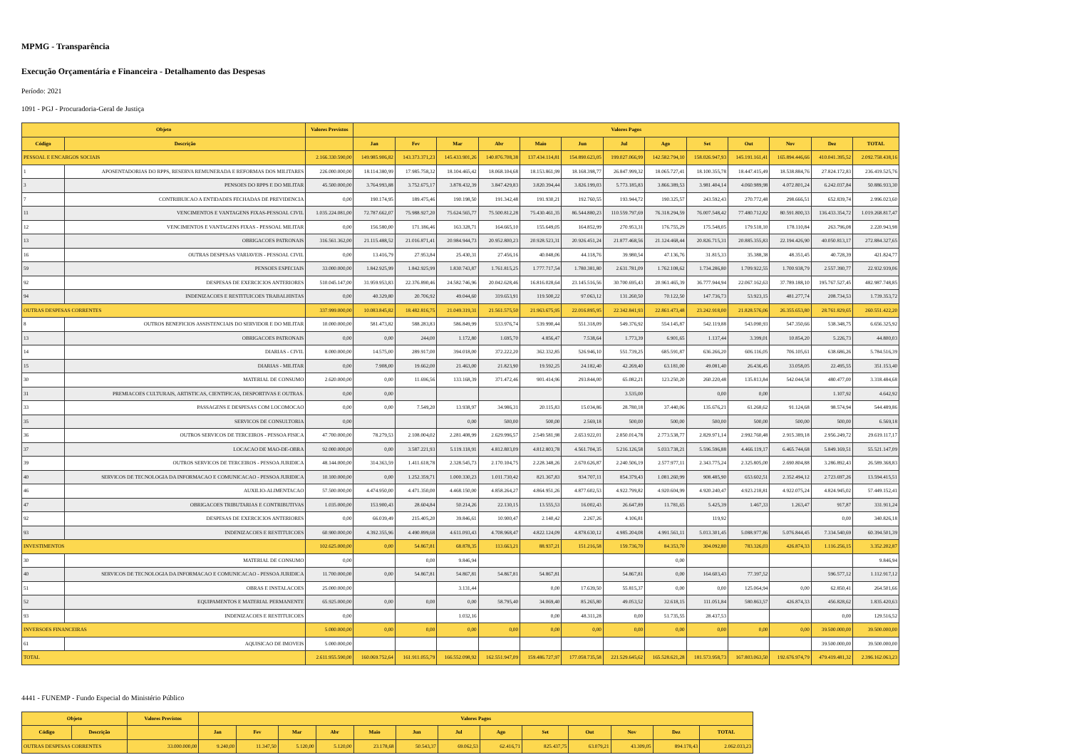MPMG - Transparência
Execução Orçamentária e Financeira - Detalhamento das Despesas
Período: 2021
1091 - PGJ - Procuradoria-Geral de Justiça
| Objeto | | Valores Previstos | Valores Pagos | | | | | | | | | | | | |
| --- | --- | --- | --- | --- | --- | --- | --- | --- | --- | --- | --- | --- | --- | --- | --- |
| Código | Descrição | | Jan | Fev | Mar | Abr | Maio | Jun | Jul | Ago | Set | Out | Nov | Dez | TOTAL |
| PESSOAL E ENCARGOS SOCIAIS | | 2.166.330.590,00 | 149.985.906,82 | 143.373.371,23 | 145.433.901,26 | 140.876.708,38 | 137.434.114,81 | 154.890.623,05 | 199.027.066,99 | 142.582.794,10 | 158.026.947,93 | 145.191.161,41 | 165.894.446,66 | 410.041.395,52 | 2.092.758.438,16 |
| 1 | APOSENTADORIAS DO RPPS, RESERVA REMUNERADA E REFORMAS DOS MILITARES | 226.000.000,00 | 18.114.380,99 | 17.985.758,32 | 18.104.465,42 | 18.068.104,68 | 18.153.861,99 | 18.168.398,77 | 26.847.999,32 | 18.065.727,41 | 18.100.355,78 | 18.447.415,49 | 18.538.884,76 | 27.824.172,83 | 236.419.525,76 |
| 3 | PENSOES DO RPPS E DO MILITAR | 45.500.000,00 | 3.764.993,88 | 3.752.675,17 | 3.878.432,39 | 3.847.429,83 | 3.820.394,44 | 3.826.199,03 | 5.773.185,83 | 3.866.389,53 | 3.981.404,14 | 4.060.989,98 | 4.072.801,24 | 6.242.037,84 | 50.886.933,30 |
| 7 | CONTRIBUICAO A ENTIDADES FECHADAS DE PREVIDENCIA | 0,00 | 190.174,95 | 189.475,46 | 190.198,50 | 191.342,48 | 191.930,21 | 192.760,55 | 193.944,72 | 190.325,57 | 243.592,43 | 270.772,48 | 298.666,51 | 652.839,74 | 2.996.023,60 |
| 11 | VENCIMENTOS E VANTAGENS FIXAS-PESSOAL CIVIL | 1.035.224.081,00 | 72.787.662,07 | 75.988.927,20 | 75.624.565,77 | 75.500.812,28 | 75.430.461,35 | 86.544.880,23 | 110.559.797,69 | 76.318.294,59 | 76.007.548,42 | 77.480.712,82 | 80.591.800,33 | 136.433.354,72 | 1.019.268.817,47 |
| 12 | VENCIMENTOS E VANTAGENS FIXAS - PESSOAL MILITAR | 0,00 | 156.580,00 | 171.186,46 | 163.328,71 | 164.665,10 | 155.649,05 | 164.852,99 | 270.953,31 | 176.755,29 | 175.548,05 | 179.518,10 | 178.110,84 | 263.796,08 | 2.220.943,98 |
| 13 | OBRIGACOES PATRONAIS | 316.561.362,00 | 21.115.488,52 | 21.016.871,41 | 20.984.944,73 | 20.952.800,23 | 20.928.523,31 | 20.926.451,24 | 21.877.468,56 | 21.124.468,44 | 20.826.715,31 | 20.885.355,83 | 22.194.426,90 | 40.050.813,17 | 272.884.327,65 |
| 16 | OUTRAS DESPESAS VARIAVEIS - PESSOAL CIVIL | 0,00 | 13.416,79 | 27.953,84 | 25.430,31 | 27.456,16 | 40.048,06 | 44.118,76 | 39.980,54 | 47.136,76 | 31.815,33 | 35.388,38 | 48.351,45 | 40.728,39 | 421.824,77 |
| 59 | PENSOES ESPECIAIS | 33.000.000,00 | 1.842.925,99 | 1.842.925,99 | 1.830.743,87 | 1.761.815,25 | 1.777.717,54 | 1.780.381,80 | 2.631.781,09 | 1.762.108,62 | 1.734.286,80 | 1.709.922,55 | 1.700.938,79 | 2.557.390,77 | 22.932.939,06 |
| 92 | DESPESAS DE EXERCICIOS ANTERIORES | 510.045.147,00 | 31.959.953,83 | 22.376.890,46 | 24.582.746,96 | 20.042.628,46 | 16.816.028,64 | 23.145.516,56 | 30.700.695,43 | 20.961.465,39 | 36.777.944,94 | 22.067.162,63 | 37.789.188,10 | 195.767.527,45 | 482.987.748,85 |
| 94 | INDENIZACOES E RESTITUICOES TRABALHISTAS | 0,00 | 40.329,80 | 20.706,92 | 49.044,60 | 319.653,91 | 119.500,22 | 97.063,12 | 131.260,50 | 70.122,50 | 147.736,73 | 53.923,15 | 481.277,74 | 208.734,53 | 1.739.353,72 |
| OUTRAS DESPESAS CORRENTES | | 337.999.000,00 | 10.083.845,82 | 18.482.816,75 | 21.049.319,31 | 21.561.575,50 | 21.963.675,95 | 22.016.895,95 | 22.342.841,93 | 22.861.473,48 | 23.242.918,00 | 21.828.576,06 | 26.355.653,80 | 28.761.829,65 | 260.551.422,20 |
| 8 | OUTROS BENEFICIOS ASSISTENCIAIS DO SERVIDOR E DO MILITAR | 10.000.000,00 | 581.473,82 | 588.283,83 | 586.849,99 | 533.976,74 | 539.990,44 | 551.318,09 | 549.376,92 | 554.145,87 | 542.119,88 | 543.090,93 | 547.350,66 | 538.348,75 | 6.656.325,92 |
| 13 | OBRIGACOES PATRONAIS | 0,00 | 0,00 | 244,00 | 1.172,80 | 1.695,70 | 4.856,47 | 7.538,64 | 1.773,39 | 6.901,65 | 1.137,44 | 3.399,01 | 10.854,20 | 5.226,73 | 44.800,03 |
| 14 | DIARIAS - CIVIL | 8.000.000,00 | 14.575,00 | 289.917,00 | 394.018,00 | 372.222,20 | 362.332,85 | 526.946,10 | 551.739,25 | 685.591,87 | 636.266,20 | 606.116,05 | 706.105,61 | 638.686,26 | 5.784.516,39 |
| 15 | DIARIAS - MILITAR | 0,00 | 7.908,00 | 19.662,00 | 21.463,00 | 21.823,90 | 19.592,25 | 24.182,40 | 42.269,40 | 63.181,00 | 49.081,40 | 26.436,45 | 33.058,05 | 22.495,55 | 351.153,40 |
| 30 | MATERIAL DE CONSUMO | 2.620.000,00 | 0,00 | 11.696,56 | 133.168,39 | 371.472,46 | 901.414,96 | 293.844,00 | 65.082,21 | 123.250,20 | 260.220,48 | 135.813,84 | 542.044,58 | 480.477,00 | 3.318.484,68 |
| 31 | PREMIACOES CULTURAIS, ARTISTICAS, CIENTIFICAS, DESPORTIVAS E OUTRAS. | 0,00 | 0,00 | | | | | | 3.535,00 | | 0,00 | 0,00 | | 1.107,92 | 4.642,92 |
| 33 | PASSAGENS E DESPESAS COM LOCOMOCAO | 0,00 | 0,00 | 7.549,20 | 13.938,97 | 34.986,31 | 20.115,83 | 15.034,86 | 28.780,18 | 37.440,06 | 135.676,21 | 61.268,62 | 91.124,68 | 98.574,94 | 544.489,86 |
| 35 | SERVICOS DE CONSULTORIA | 0,00 | | | 0,00 | 500,00 | 500,00 | 2.569,18 | 500,00 | 500,00 | 500,00 | 500,00 | 500,00 | 500,00 | 6.569,18 |
| 36 | OUTROS SERVICOS DE TERCEIROS - PESSOA FISICA | 47.700.000,00 | 78.279,53 | 2.108.004,02 | 2.281.408,99 | 2.629.996,57 | 2.549.581,98 | 2.653.922,01 | 2.850.014,78 | 2.773.538,77 | 2.829.971,14 | 2.992.760,48 | 2.915.389,18 | 2.956.249,72 | 29.619.117,17 |
| 37 | LOCACAO DE MAO-DE-OBRA | 92.000.000,00 | 0,00 | 3.587.221,93 | 5.119.118,91 | 4.812.803,09 | 4.812.803,78 | 4.561.704,35 | 5.216.126,58 | 5.033.738,21 | 5.596.596,88 | 4.466.119,17 | 6.465.744,68 | 5.849.169,51 | 55.521.147,09 |
| 39 | OUTROS SERVICOS DE TERCEIROS - PESSOA JURIDICA | 48.144.000,00 | 314.363,59 | 1.411.618,78 | 2.328.545,73 | 2.170.104,75 | 2.228.348,26 | 2.670.626,87 | 2.240.506,19 | 2.577.977,11 | 2.343.775,24 | 2.325.805,00 | 2.690.804,88 | 3.286.892,43 | 26.589.368,83 |
| 40 | SERVICOS DE TECNOLOGIA DA INFORMACAO E COMUNICACAO - PESSOA JURIDICA | 10.100.000,00 | 0,00 | 1.252.359,71 | 1.000.330,23 | 1.011.730,42 | 821.367,83 | 934.707,11 | 854.379,43 | 1.081.260,99 | 908.485,90 | 653.602,51 | 2.352.494,12 | 2.723.697,26 | 13.594.415,51 |
| 46 | AUXILIO-ALIMENTACAO | 57.500.000,00 | 4.474.950,00 | 4.471.350,00 | 4.468.150,00 | 4.858.264,27 | 4.864.951,26 | 4.877.602,53 | 4.922.799,82 | 4.920.604,99 | 4.920.240,47 | 4.923.218,81 | 4.922.075,24 | 4.824.945,02 | 57.449.152,41 |
| 47 | OBRIGACOES TRIBUTARIAS E CONTRIBUTIVAS | 1.035.000,00 | 153.900,43 | 28.604,84 | 50.214,26 | 22.130,15 | 13.555,53 | 16.002,43 | 26.647,89 | 11.781,65 | 5.425,39 | 1.467,33 | 1.263,47 | 917,87 | 331.911,24 |
| 92 | DESPESAS DE EXERCICIOS ANTERIORES | 0,00 | 66.039,49 | 215.405,20 | 39.846,61 | 10.900,47 | 2.140,42 | 2.267,26 | 4.106,81 | | 119,92 | | | 0,00 | 340.826,18 |
| 93 | INDENIZACOES E RESTITUICOES | 60.900.000,00 | 4.392.355,96 | 4.490.899,68 | 4.611.093,43 | 4.708.968,47 | 4.822.124,09 | 4.878.630,12 | 4.985.204,08 | 4.991.561,11 | 5.013.301,45 | 5.088.977,86 | 5.076.844,45 | 7.334.540,69 | 60.394.501,39 |
| INVESTIMENTOS | | 102.625.000,00 | 0,00 | 54.867,81 | 68.878,35 | 113.663,21 | 88.937,21 | 151.216,58 | 159.736,70 | 84.353,70 | 304.092,80 | 783.326,03 | 426.874,33 | 1.116.256,15 | 3.352.202,87 |
| 30 | MATERIAL DE CONSUMO | 0,00 | | 0,00 | 9.846,94 | | | | | 0,00 | | | | | 9.846,94 |
| 40 | SERVICOS DE TECNOLOGIA DA INFORMACAO E COMUNICACAO - PESSOA JURIDICA | 11.700.000,00 | 0,00 | 54.867,81 | 54.867,81 | 54.867,81 | 54.867,81 | | 54.867,81 | 0,00 | 164.603,43 | 77.397,52 | | 596.577,12 | 1.112.917,12 |
| 51 | OBRAS E INSTALACOES | 25.000.000,00 | | | 3.131,44 | | 0,00 | 17.639,50 | 55.815,37 | 0,00 | 0,00 | 125.064,94 | 0,00 | 62.850,41 | 264.501,66 |
| 52 | EQUIPAMENTOS E MATERIAL PERMANENTE | 65.925.000,00 | 0,00 | 0,00 | 0,00 | 58.795,40 | 34.069,40 | 85.265,80 | 49.053,52 | 32.618,15 | 111.051,84 | 580.863,57 | 426.874,33 | 456.828,62 | 1.835.420,63 |
| 93 | INDENIZACOES E RESTITUICOES | 0,00 | | | 1.032,16 | | 0,00 | 48.311,28 | 0,00 | 51.735,55 | 28.437,53 | | | 0,00 | 129.516,52 |
| INVERSOES FINANCEIRAS | | 5.000.000,00 | 0,00 | 0,00 | 0,00 | 0,00 | 0,00 | 0,00 | 0,00 | 0,00 | 0,00 | 0,00 | 0,00 | 39.500.000,00 | 39.500.000,00 |
| 61 | AQUISICAO DE IMOVEIS | 5.000.000,00 | | | | | | | | | | | | 39.500.000,00 | 39.500.000,00 |
| TOTAL | | 2.611.955.590,00 | 160.069.752,64 | 161.911.055,79 | 166.552.098,92 | 162.551.947,09 | 159.486.727,97 | 177.058.735,58 | 221.529.645,62 | 165.528.621,28 | 181.573.958,73 | 167.803.063,50 | 192.676.974,79 | 479.419.481,32 | 2.396.162.063,23 |
4441 - FUNEMP - Fundo Especial do Ministério Público
| Objeto | | Valores Previstos | Valores Pagos | | | | | | | | | | | | |
| --- | --- | --- | --- | --- | --- | --- | --- | --- | --- | --- | --- | --- | --- | --- | --- |
| Código | Descrição | | Jan | Fev | Mar | Abr | Maio | Jun | Jul | Ago | Set | Out | Nov | Dez | TOTAL |
| OUTRAS DESPESAS CORRENTES | | 33.000.000,00 | 9.240,00 | 11.347,50 | 5.120,00 | 5.120,00 | 23.178,68 | 50.543,37 | 69.062,53 | 62.416,71 | 825.437,75 | 63.079,21 | 43.309,05 | 894.178,43 | 2.062.033,23 |